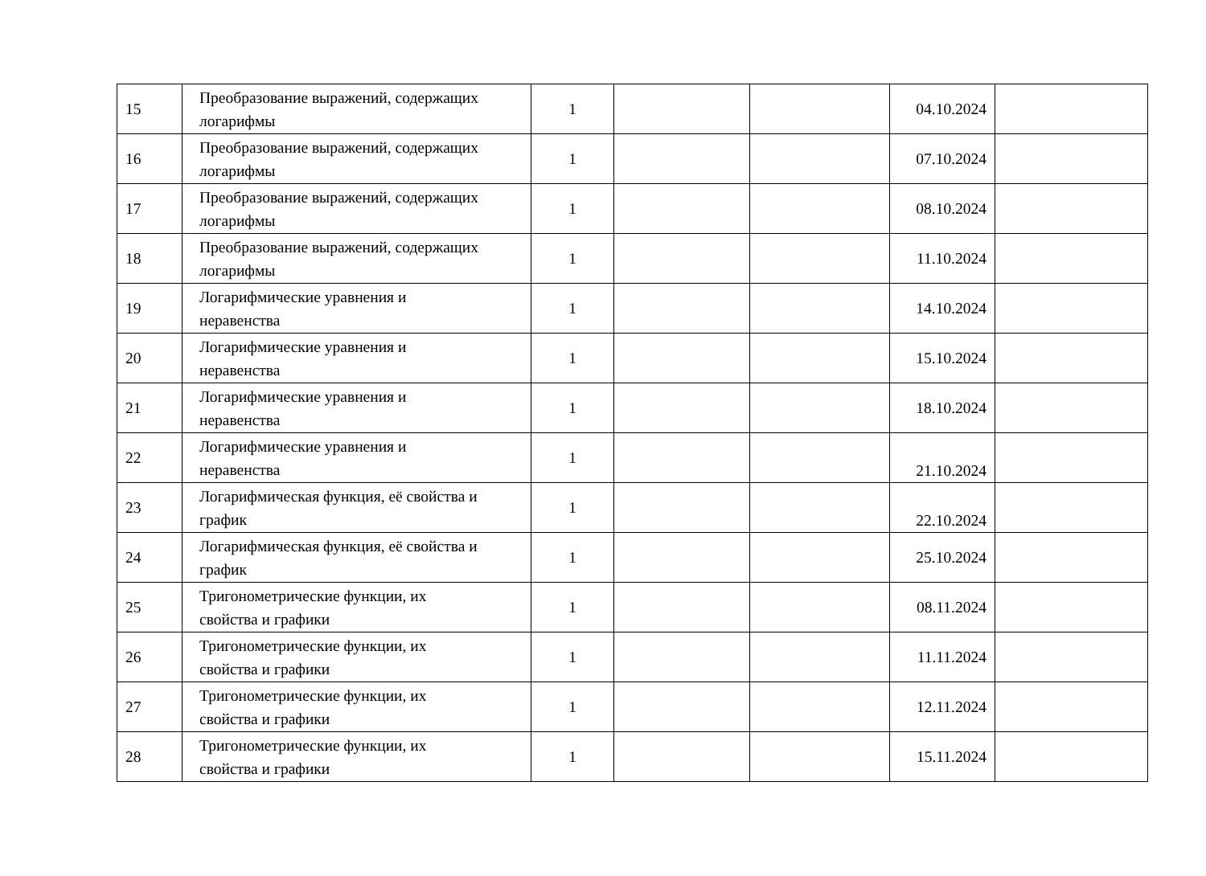| 15 | Преобразование выражений, содержащих логарифмы | 1 | | | 04.10.2024 | |
| 16 | Преобразование выражений, содержащих логарифмы | 1 | | | 07.10.2024 | |
| 17 | Преобразование выражений, содержащих логарифмы | 1 | | | 08.10.2024 | |
| 18 | Преобразование выражений, содержащих логарифмы | 1 | | | 11.10.2024 | |
| 19 | Логарифмические уравнения и неравенства | 1 | | | 14.10.2024 | |
| 20 | Логарифмические уравнения и неравенства | 1 | | | 15.10.2024 | |
| 21 | Логарифмические уравнения и неравенства | 1 | | | 18.10.2024 | |
| 22 | Логарифмические уравнения и неравенства | 1 | | | 21.10.2024 | |
| 23 | Логарифмическая функция, её свойства и график | 1 | | | 22.10.2024 | |
| 24 | Логарифмическая функция, её свойства и график | 1 | | | 25.10.2024 | |
| 25 | Тригонометрические функции, их свойства и графики | 1 | | | 08.11.2024 | |
| 26 | Тригонометрические функции, их свойства и графики | 1 | | | 11.11.2024 | |
| 27 | Тригонометрические функции, их свойства и графики | 1 | | | 12.11.2024 | |
| 28 | Тригонометрические функции, их свойства и графики | 1 | | | 15.11.2024 | |